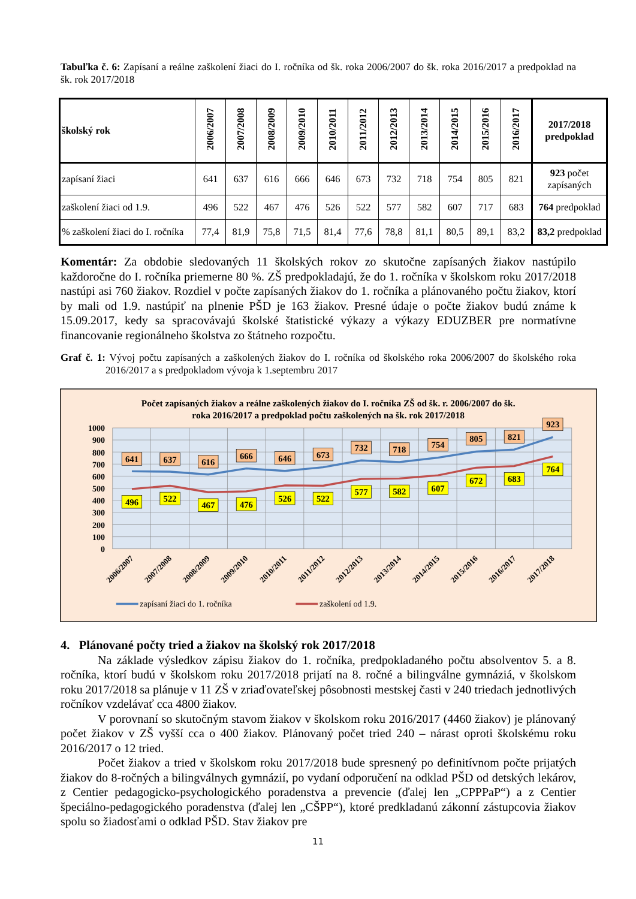Tabuľka č. 6: Zapísaní a reálne zaškolení žiaci do I. ročníka od šk. roka 2006/2007 do šk. roka 2016/2017 a predpoklad na šk. rok 2017/2018
| školský rok | 2006/2007 | 2007/2008 | 2008/2009 | 2009/2010 | 2010/2011 | 2011/2012 | 2012/2013 | 2013/2014 | 2014/2015 | 2015/2016 | 2016/2017 | 2017/2018 predpoklad |
| --- | --- | --- | --- | --- | --- | --- | --- | --- | --- | --- | --- | --- |
| zapísaní žiaci | 641 | 637 | 616 | 666 | 646 | 673 | 732 | 718 | 754 | 805 | 821 | 923 počet zapísaných |
| zaškolení žiaci od 1.9. | 496 | 522 | 467 | 476 | 526 | 522 | 577 | 582 | 607 | 717 | 683 | 764 predpoklad |
| % zaškolení žiaci do I. ročníka | 77,4 | 81,9 | 75,8 | 71,5 | 81,4 | 77,6 | 78,8 | 81,1 | 80,5 | 89,1 | 83,2 | 83,2 predpoklad |
Komentár: Za obdobie sledovaných 11 školských rokov zo skutočne zapísaných žiakov nastúpilo každoročne do I. ročníka priemerne 80 %. ZŠ predpokladajú, že do 1. ročníka v školskom roku 2017/2018 nastúpi asi 760 žiakov. Rozdiel v počte zapísaných žiakov do 1. ročníka a plánovaného počtu žiakov, ktorí by mali od 1.9. nastúpiť na plnenie PŠD je 163 žiakov. Presné údaje o počte žiakov budú známe k 15.09.2017, kedy sa spracovávajú školské štatistické výkazy a výkazy EDUZBER pre normatívne financovanie regionálneho školstva zo štátneho rozpočtu.
Graf č. 1: Vývoj počtu zapísaných a zaškolených žiakov do I. ročníka od školského roka 2006/2007 do školského roka 2016/2017 a s predpokladom vývoja k 1.septembru 2017
Počet zapísaných žiakov a reálne zaškolených žiakov do I. ročníka ZŠ od šk. r. 2006/2007 do šk.
roka 2016/2017 a predpoklad počtu zaškolených na šk. rok 2017/2018
1000
900
800
700
600
500
400
300
200
100
0
641
637
616
666
646
673
732
718
754
805
821
923
496
522
467
476
526
522
577
582
607
672
683
764
2006/2007
2007/2008
2008/2009
2009/2010
2010/2011
2011/2012
2012/2013
2013/2014
2014/2015
2015/2016
2016/2017
2017/2018
zapísaní žiaci do 1. ročníka
zaškolení od 1.9.
4. Plánované počty tried a žiakov na školský rok 2017/2018
Na základe výsledkov zápisu žiakov do 1. ročníka, predpokladaného počtu absolventov 5. a 8. ročníka, ktorí budú v školskom roku 2017/2018 prijatí na 8. ročné a bilingválne gymnáziá, v školskom roku 2017/2018 sa plánuje v 11 ZŠ v zriaďovateľskej pôsobnosti mestskej časti v 240 triedach jednotlivých ročníkov vzdelávať cca 4800 žiakov.
V porovnaní so skutočným stavom žiakov v školskom roku 2016/2017 (4460 žiakov) je plánovaný počet žiakov v ZŠ vyšší cca o 400 žiakov. Plánovaný počet tried 240 – nárast oproti školskému roku 2016/2017 o 12 tried.
Počet žiakov a tried v školskom roku 2017/2018 bude spresnený po definitívnom počte prijatých žiakov do 8-ročných a bilingválnych gymnázií, po vydaní odporučení na odklad PŠD od detských lekárov, z Centier pedagogicko-psychologického poradenstva a prevencie (ďalej len „CPPPaP“) a z Centier špeciálno-pedagogického poradenstva (ďalej len „CŠPP“), ktoré predkladanú zákonní zástupcovia žiakov spolu so žiadosťami o odklad PŠD. Stav žiakov pre
11